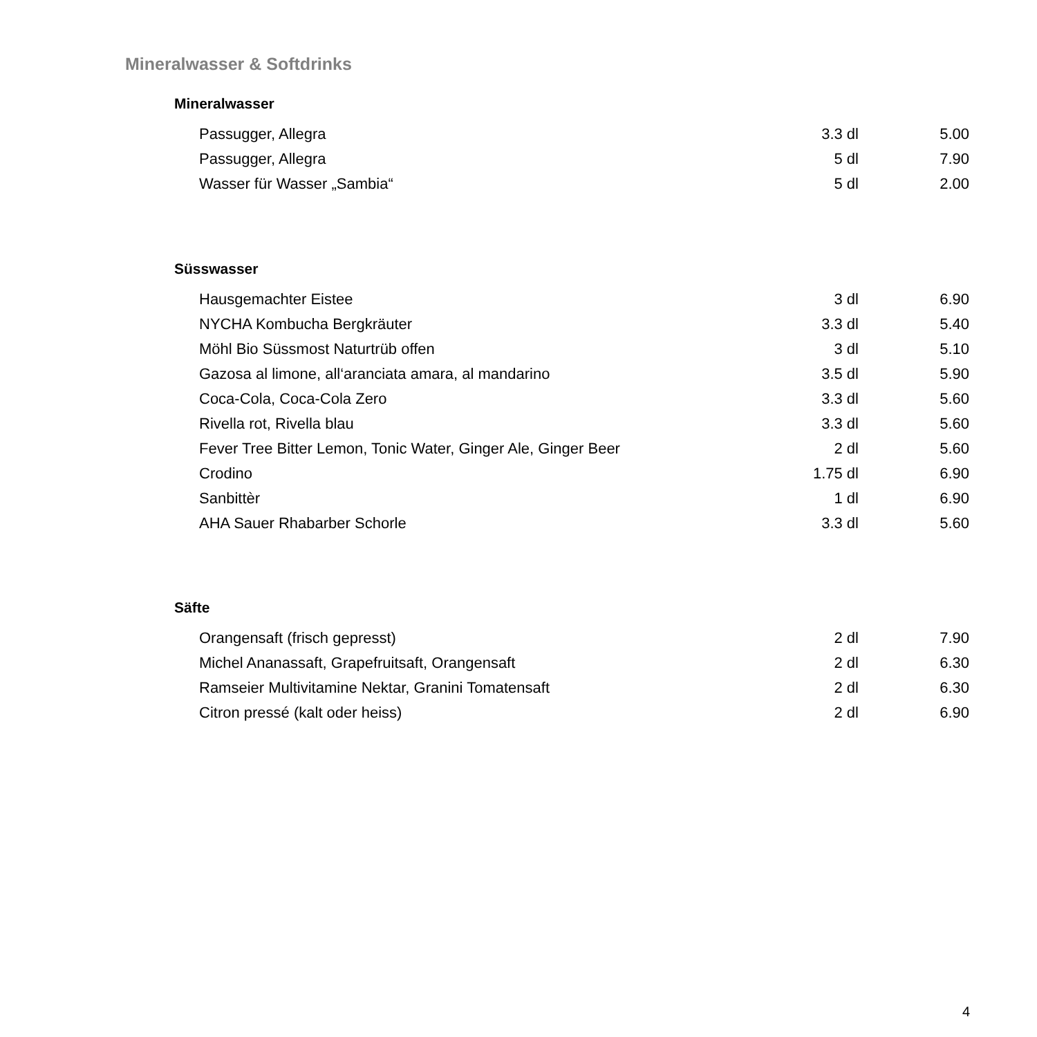Mineralwasser & Softdrinks
Mineralwasser
| Passugger, Allegra | 3.3 dl | 5.00 |
| Passugger, Allegra | 5 dl | 7.90 |
| Wasser für Wasser „Sambia“ | 5 dl | 2.00 |
Süsswasser
| Hausgemachter Eistee | 3 dl | 6.90 |
| NYCHA Kombucha Bergkräuter | 3.3 dl | 5.40 |
| Möhl Bio Süssmost Naturtrüb offen | 3 dl | 5.10 |
| Gazosa al limone, all‘aranciata amara, al mandarino | 3.5 dl | 5.90 |
| Coca-Cola, Coca-Cola Zero | 3.3 dl | 5.60 |
| Rivella rot, Rivella blau | 3.3 dl | 5.60 |
| Fever Tree Bitter Lemon, Tonic Water, Ginger Ale, Ginger Beer | 2 dl | 5.60 |
| Crodino | 1.75 dl | 6.90 |
| Sanbittèr | 1 dl | 6.90 |
| AHA Sauer Rhabarber Schorle | 3.3 dl | 5.60 |
Säfte
| Orangensaft (frisch gepresst) | 2 dl | 7.90 |
| Michel Ananassaft, Grapefruitsaft, Orangensaft | 2 dl | 6.30 |
| Ramseier Multivitamine Nektar, Granini Tomatensaft | 2 dl | 6.30 |
| Citron pressé (kalt oder heiss) | 2 dl | 6.90 |
4